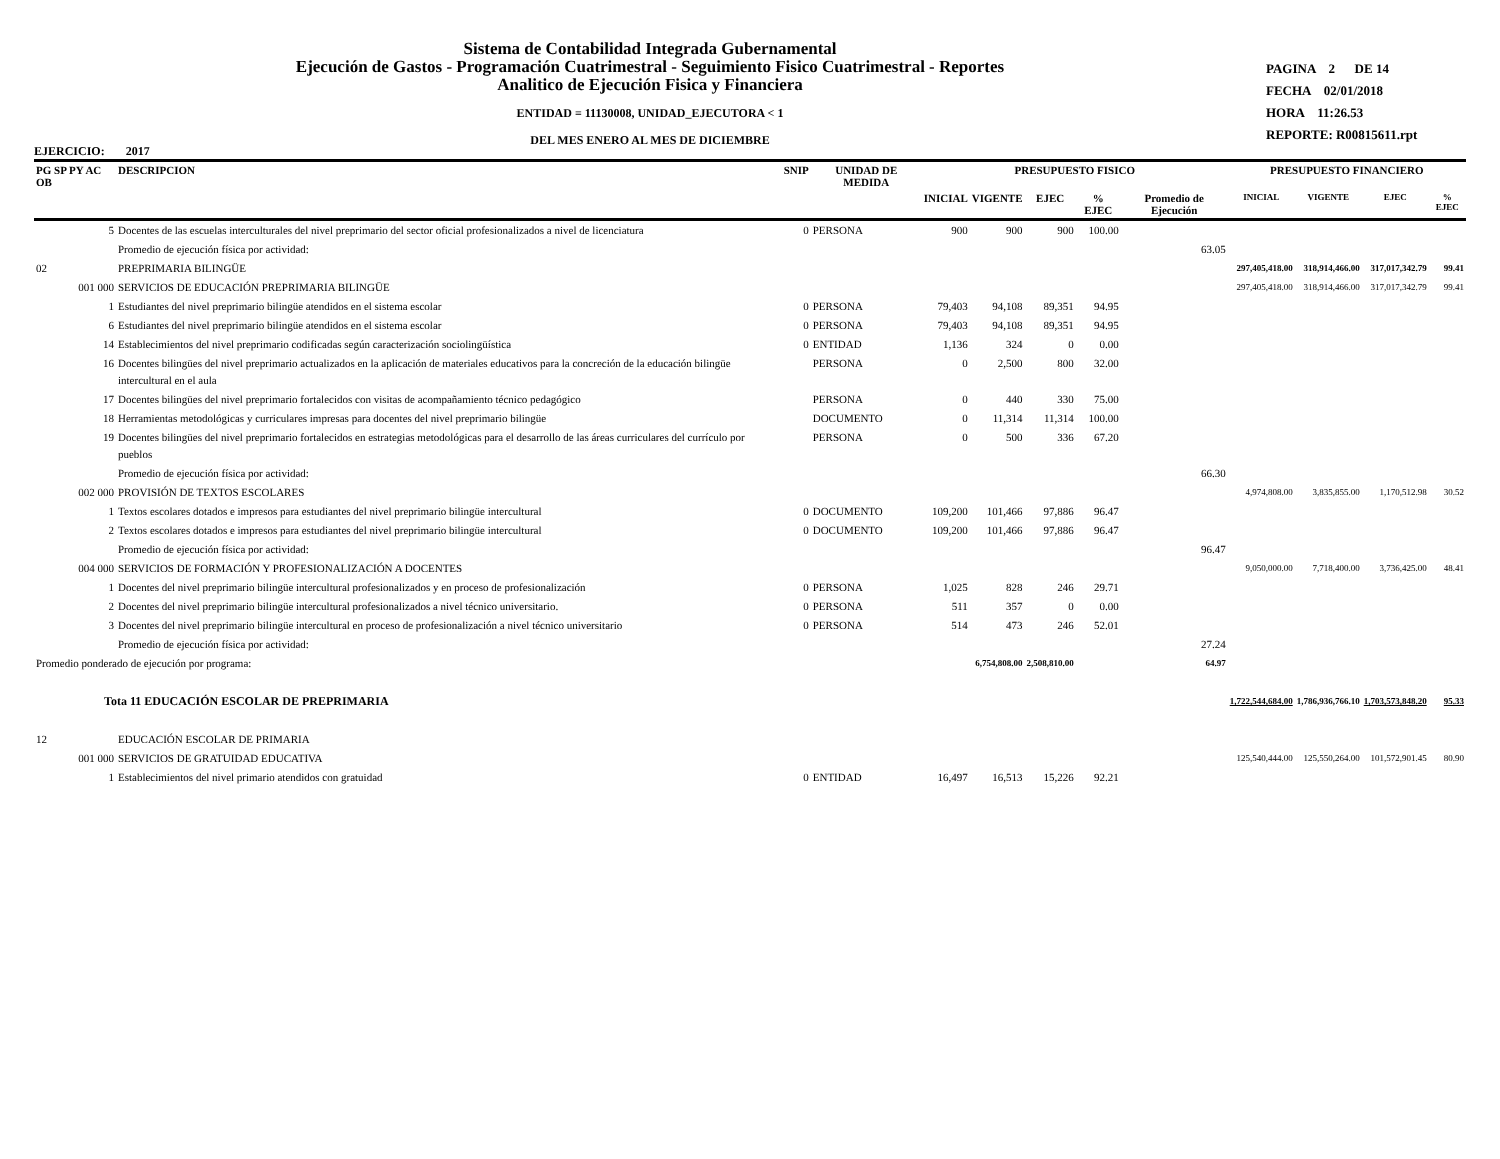Sistema de Contabilidad Integrada Gubernamental
Ejecución de Gastos - Programación Cuatrimestral - Seguimiento Fisico Cuatrimestral - Reportes
Analitico de Ejecución Fisica y Financiera
ENTIDAD = 11130008, UNIDAD_EJECUTORA < 1
DEL MES ENERO AL MES DE DICIEMBRE
PAGINA 2 DE 14
FECHA 02/01/2018
HORA 11:26.53
REPORTE: R00815611.rpt
EJERCICIO: 2017
| PG SP PY AC OB | DESCRIPCION | SNIP | UNIDAD DE MEDIDA | PRESUPUESTO FISICO | | | | | PRESUPUESTO FINANCIERO | | | |
| --- | --- | --- | --- | --- | --- | --- | --- | --- | --- | --- | --- | --- |
| | | | | INICIAL | VIGENTE | EJEC | % EJEC | Promedio de Ejecución | INICIAL | VIGENTE | EJEC | % EJEC |
| 5 | Docentes de las escuelas interculturales del nivel preprimario del sector oficial profesionalizados a nivel de licenciatura | 0 | PERSONA | 900 | 900 | 900 | 100.00 | | | | | |
| | Promedio de ejecución física por actividad: | | | | | | | 63.05 | | | | |
| 02 | PREPRIMARIA BILINGÜE | | | | | | | | 297,405,418.00 | 318,914,466.00 | 317,017,342.79 | 99.41 |
| 001 000 | SERVICIOS DE EDUCACIÓN PREPRIMARIA BILINGÜE | | | | | | | | 297,405,418.00 | 318,914,466.00 | 317,017,342.79 | 99.41 |
| 1 | Estudiantes del nivel preprimario bilingüe atendidos en el sistema escolar | 0 | PERSONA | 79,403 | 94,108 | 89,351 | 94.95 | | | | | |
| 6 | Estudiantes del nivel preprimario bilingüe atendidos en el sistema escolar | 0 | PERSONA | 79,403 | 94,108 | 89,351 | 94.95 | | | | | |
| 14 | Establecimientos del nivel preprimario codificadas según caracterización sociolingüística | 0 | ENTIDAD | 1,136 | 324 | 0 | 0.00 | | | | | |
| 16 | Docentes bilingües del nivel preprimario actualizados en la aplicación de materiales educativos para la concreción de la educación bilingüe intercultural en el aula | | PERSONA | 0 | 2,500 | 800 | 32.00 | | | | | |
| 17 | Docentes bilingües del nivel preprimario fortalecidos con visitas de acompañamiento técnico pedagógico | | PERSONA | 0 | 440 | 330 | 75.00 | | | | | |
| 18 | Herramientas metodológicas y curriculares impresas para docentes del nivel preprimario bilingüe | | DOCUMENTO | 0 | 11,314 | 11,314 | 100.00 | | | | | |
| 19 | Docentes bilingües del nivel preprimario fortalecidos en estrategias metodológicas para el desarrollo de las áreas curriculares del currículo por pueblos | | PERSONA | 0 | 500 | 336 | 67.20 | | | | | |
| | Promedio de ejecución física por actividad: | | | | | | | 66.30 | | | | |
| 002 000 | PROVISIÓN DE TEXTOS ESCOLARES | | | | | | | | 4,974,808.00 | 3,835,855.00 | 1,170,512.98 | 30.52 |
| 1 | Textos escolares dotados e impresos para estudiantes del nivel preprimario bilingüe intercultural | 0 | DOCUMENTO | 109,200 | 101,466 | 97,886 | 96.47 | | | | | |
| 2 | Textos escolares dotados e impresos para estudiantes del nivel preprimario bilingüe intercultural | 0 | DOCUMENTO | 109,200 | 101,466 | 97,886 | 96.47 | | | | | |
| | Promedio de ejecución física por actividad: | | | | | | | 96.47 | | | | |
| 004 000 | SERVICIOS DE FORMACIÓN Y PROFESIONALIZACIÓN A DOCENTES | | | | | | | | 9,050,000.00 | 7,718,400.00 | 3,736,425.00 | 48.41 |
| 1 | Docentes del nivel preprimario bilingüe intercultural profesionalizados y en proceso de profesionalización | 0 | PERSONA | 1,025 | 828 | 246 | 29.71 | | | | | |
| 2 | Docentes del nivel preprimario bilingüe intercultural profesionalizados a nivel técnico universitario. | 0 | PERSONA | 511 | 357 | 0 | 0.00 | | | | | |
| 3 | Docentes del nivel preprimario bilingüe intercultural en proceso de profesionalización a nivel técnico universitario | 0 | PERSONA | 514 | 473 | 246 | 52.01 | | | | | |
| | Promedio de ejecución física por actividad: | | | | | | | 27.24 | | | | |
| Promedio ponderado de ejecución por programa: | | | | | 6,754,808.00 | 2,508,810.00 | | 64.97 | | | | |
| Tota 11 EDUCACIÓN ESCOLAR DE PREPRIMARIA | | | | | | | | | 1,722,544,684.00 | 1,786,936,766.10 | 1,703,573,848.20 | 95.33 |
| 12 | EDUCACIÓN ESCOLAR DE PRIMARIA | | | | | | | | | | | |
| 001 000 | SERVICIOS DE GRATUIDAD EDUCATIVA | | | | | | | | 125,540,444.00 | 125,550,264.00 | 101,572,901.45 | 80.90 |
| 1 | Establecimientos del nivel primario atendidos con gratuidad | 0 | ENTIDAD | 16,497 | 16,513 | 15,226 | 92.21 | | | | | |